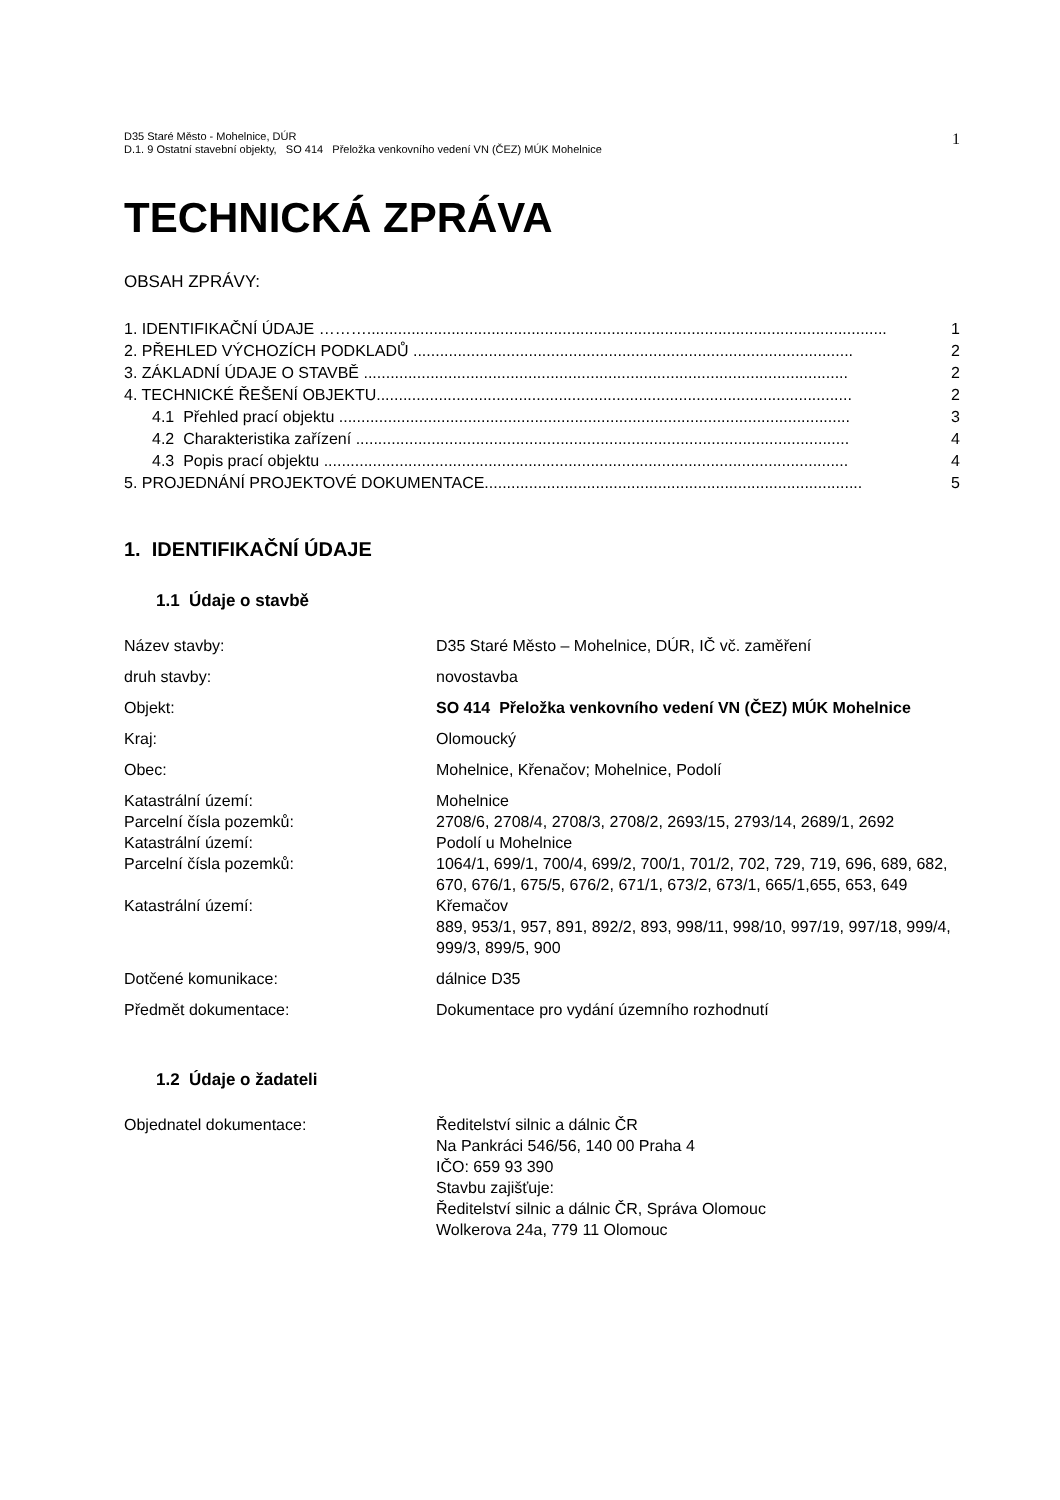D35 Staré Město - Mohelnice, DÚR
D.1. 9 Ostatní stavební objekty, SO 414 Přeložka venkovního vedení VN (ČEZ) MÚK Mohelnice
1
TECHNICKÁ ZPRÁVA
OBSAH ZPRÁVY:
1. IDENTIFIKAČNÍ ÚDAJE ………..................................................................................................................... 1
2. PŘEHLED VÝCHOZÍCH PODKLADŮ ................................................................................................... 2
3. ZÁKLADNÍ ÚDAJE O STAVBĚ ............................................................................................................. 2
4. TECHNICKÉ ŘEŠENÍ OBJEKTU........................................................................................................... 2
4.1 Přehled prací objektu ................................................................................................................... 3
4.2 Charakteristika zařízení ............................................................................................................... 4
4.3 Popis prací objektu ...................................................................................................................... 4
5. PROJEDNÁNÍ PROJEKTOVÉ DOKUMENTACE..................................................................................... 5
1. IDENTIFIKAČNÍ ÚDAJE
1.1 Údaje o stavbě
| Název stavby: | D35 Staré Město – Mohelnice, DÚR, IČ vč. zaměření |
| druh stavby: | novostavba |
| Objekt: | SO 414 Přeložka venkovního vedení VN (ČEZ) MÚK Mohelnice |
| Kraj: | Olomoucký |
| Obec: | Mohelnice, Křenačov; Mohelnice, Podolí |
| Katastrální území: | Mohelnice |
| Parcelní čísla pozemků: | 2708/6, 2708/4, 2708/3, 2708/2, 2693/15, 2793/14, 2689/1, 2692 |
| Katastrální území: | Podolí u Mohelnice |
| Parcelní čísla pozemků: | 1064/1, 699/1, 700/4, 699/2, 700/1, 701/2, 702, 729, 719, 696, 689, 682, 670, 676/1, 675/5, 676/2, 671/1, 673/2, 673/1, 665/1,655, 653, 649 |
| Katastrální území: | Křemačov 889, 953/1, 957, 891, 892/2, 893, 998/11, 998/10, 997/19, 997/18, 999/4, 999/3, 899/5, 900 |
| Dotčené komunikace: | dálnice D35 |
| Předmět dokumentace: | Dokumentace pro vydání územního rozhodnutí |
1.2 Údaje o žadateli
| Objednatel dokumentace: | Ředitelství silnic a dálnic ČR Na Pankráci 546/56, 140 00 Praha 4 IČO: 659 93 390 Stavbu zajišťuje: Ředitelství silnic a dálnic ČR, Správa Olomouc Wolkerova 24a, 779 11 Olomouc |